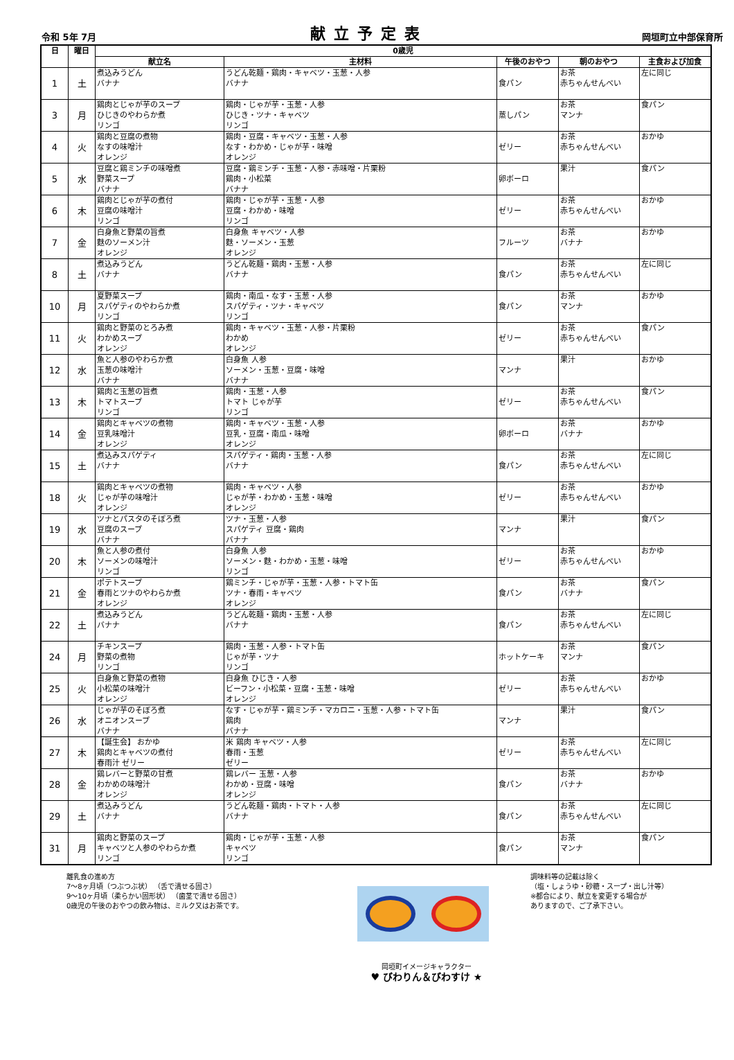令和 5年 7月 献立予定表 岡垣町立中部保育所
| 日 | 曜日 | 0歳児 | | | | |
| --- | --- | --- | --- | --- | --- | --- |
| | | 献立名 | 主材料 | 午後のおやつ | 朝のおやつ | 主食および加食 |
| 1 | 土 | 煮込みうどん バナナ | うどん乾麺・鶏肉・キャベツ・玉葱・人参 バナナ | 食パン | お茶 赤ちゃんせんべい | 左に同じ |
| 3 | 月 | 鶏肉とじゃが芋のスープ ひじきのやわらか煮 リンゴ | 鶏肉・じゃが芋・玉葱・人参 ひじき・ツナ・キャベツ リンゴ | 蒸しパン | お茶 マンナ | 食パン |
| 4 | 火 | 鶏肉と豆腐の煮物 なすの味噌汁 オレンジ | 鶏肉・豆腐・キャベツ・玉葱・人参 なす・わかめ・じゃが芋・味噌 オレンジ | ゼリー | お茶 赤ちゃんせんべい | おかゆ |
| 5 | 水 | 豆腐と鶏ミンチの味噌煮 野菜スープ バナナ | 豆腐・鶏ミンチ・玉葱・人参・赤味噌・片栗粉 鶏肉・小松菜 バナナ | 卵ボーロ | 果汁 | 食パン |
| 6 | 木 | 鶏肉とじゃが芋の煮付 豆腐の味噌汁 リンゴ | 鶏肉・じゃが芋・玉葱・人参 豆腐・わかめ・味噌 リンゴ | ゼリー | お茶 赤ちゃんせんべい | おかゆ |
| 7 | 金 | 白身魚と野菜の旨煮 麩のソーメン汁 オレンジ | 白身魚 キャベツ・人参 麩・ソーメン・玉葱 オレンジ | フルーツ | お茶 バナナ | おかゆ |
| 8 | 土 | 煮込みうどん バナナ | うどん乾麺・鶏肉・玉葱・人参 バナナ | 食パン | お茶 赤ちゃんせんべい | 左に同じ |
| 10 | 月 | 夏野菜スープ スパゲティのやわらか煮 リンゴ | 鶏肉・南瓜・なす・玉葱・人参 スパゲティ・ツナ・キャベツ リンゴ | 食パン | お茶 マンナ | おかゆ |
| 11 | 火 | 鶏肉と野菜のとろみ煮 わかめスープ オレンジ | 鶏肉・キャベツ・玉葱・人参・片栗粉 わかめ オレンジ | ゼリー | お茶 赤ちゃんせんべい | 食パン |
| 12 | 水 | 魚と人参のやわらか煮 玉葱の味噌汁 バナナ | 白身魚 人参 ソーメン・玉葱・豆腐・味噌 バナナ | マンナ | 果汁 | おかゆ |
| 13 | 木 | 鶏肉と玉葱の旨煮 トマトスープ リンゴ | 鶏肉・玉葱・人参 トマト じゃが芋 リンゴ | ゼリー | お茶 赤ちゃんせんべい | 食パン |
| 14 | 金 | 鶏肉とキャベツの煮物 豆乳味噌汁 オレンジ | 鶏肉・キャベツ・玉葱・人参 豆乳・豆腐・南瓜・味噌 オレンジ | 卵ボーロ | お茶 バナナ | おかゆ |
| 15 | 土 | 煮込みスパゲティ バナナ | スパゲティ・鶏肉・玉葱・人参 バナナ | 食パン | お茶 赤ちゃんせんべい | 左に同じ |
| 18 | 火 | 鶏肉とキャベツの煮物 じゃが芋の味噌汁 オレンジ | 鶏肉・キャベツ・人参 じゃが芋・わかめ・玉葱・味噌 オレンジ | ゼリー | お茶 赤ちゃんせんべい | おかゆ |
| 19 | 水 | ツナとパスタのそぼろ煮 豆腐のスープ バナナ | ツナ・玉葱・人参 スパゲティ 豆腐・鶏肉 バナナ | マンナ | 果汁 | 食パン |
| 20 | 木 | 魚と人参の煮付 ソーメンの味噌汁 リンゴ | 白身魚 人参 ソーメン・麩・わかめ・玉葱・味噌 リンゴ | ゼリー | お茶 赤ちゃんせんべい | おかゆ |
| 21 | 金 | ポテトスープ 春雨とツナのやわらか煮 オレンジ | 鶏ミンチ・じゃが芋・玉葱・人参・トマト缶 ツナ・春雨・キャベツ オレンジ | 食パン | お茶 バナナ | 食パン |
| 22 | 土 | 煮込みうどん バナナ | うどん乾麺・鶏肉・玉葱・人参 バナナ | 食パン | お茶 赤ちゃんせんべい | 左に同じ |
| 24 | 月 | チキンスープ 野菜の煮物 リンゴ | 鶏肉・玉葱・人参・トマト缶 じゃが芋・ツナ リンゴ | ホットケーキ | お茶 マンナ | 食パン |
| 25 | 火 | 白身魚と野菜の煮物 小松菜の味噌汁 オレンジ | 白身魚 ひじき・人参 ビーフン・小松菜・豆腐・玉葱・味噌 オレンジ | ゼリー | お茶 赤ちゃんせんべい | おかゆ |
| 26 | 水 | じゃが芋のそぼろ煮 オニオンスープ バナナ | なす・じゃが芋・鶏ミンチ・マカロニ・玉葱・人参・トマト缶 鶏肉 バナナ | マンナ | 果汁 | 食パン |
| 27 | 木 | 【誕生会】 おかゆ 鶏肉とキャベツの煮付 春雨汁 ゼリー | 米 鶏肉 キャベツ・人参 春雨・玉葱 ゼリー | ゼリー | お茶 赤ちゃんせんべい | 左に同じ |
| 28 | 金 | 鶏レバーと野菜の甘煮 わかめの味噌汁 オレンジ | 鶏レバー 玉葱・人参 わかめ・豆腐・味噌 オレンジ | 食パン | お茶 バナナ | おかゆ |
| 29 | 土 | 煮込みうどん バナナ | うどん乾麺・鶏肉・トマト・人参 バナナ | 食パン | お茶 赤ちゃんせんべい | 左に同じ |
| 31 | 月 | 鶏肉と野菜のスープ キャベツと人参のやわらか煮 リンゴ | 鶏肉・じゃが芋・玉葱・人参 キャベツ リンゴ | 食パン | お茶 マンナ | 食パン |
離乳食の進め方
7～8ヶ月頃（つぶつぶ状） （舌で潰せる固さ）
9～10ヶ月頃（柔らかい固形状） （歯茎で潰せる固さ）
0歳児の午後のおやつの飲み物は、ミルク又はお茶です。
岡垣町イメージキャラクター
♥ びわりん＆びわすけ ★
調味料等の記載は除く
（塩・しょうゆ・砂糖・スープ・出し汁等）
※都合により、献立を変更する場合が
ありますので、ご了承下さい。